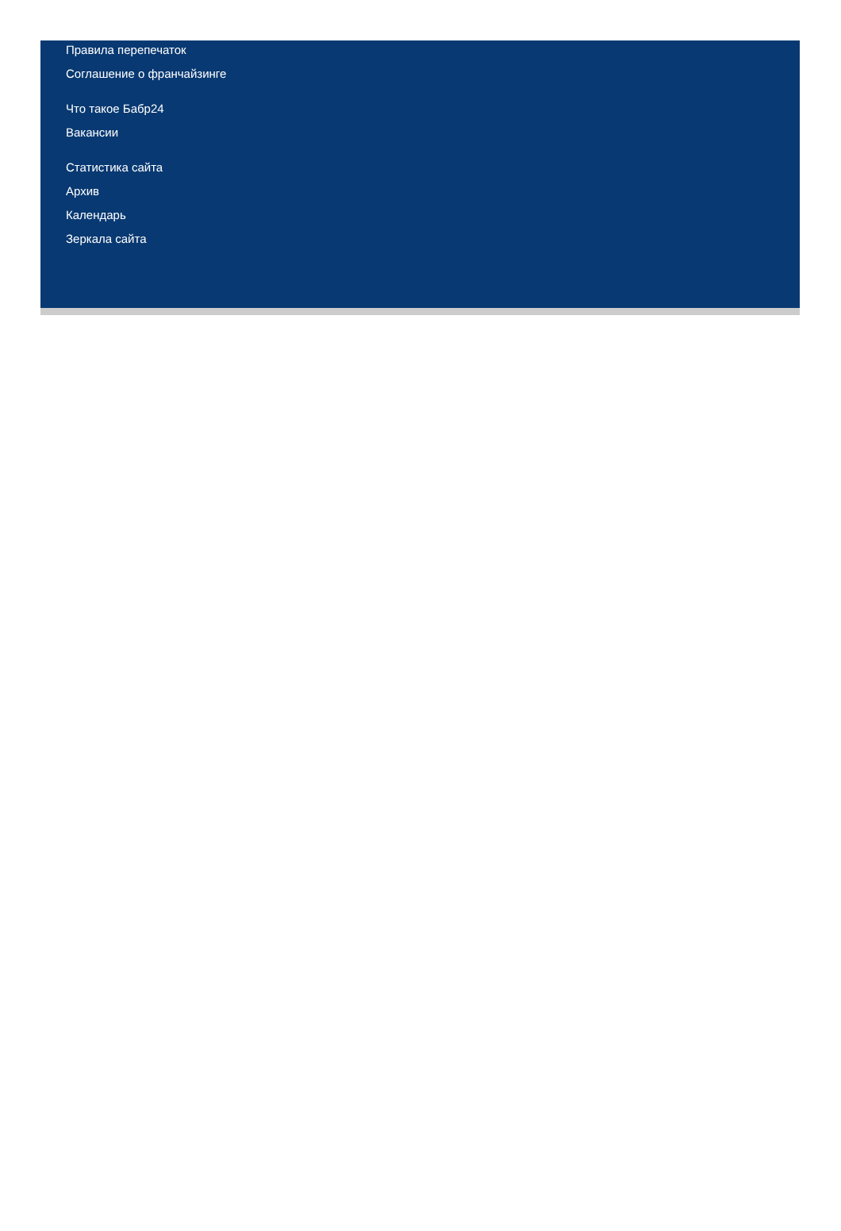Правила перепечаток
Соглашение о франчайзинге
Что такое Бабр24
Вакансии
Статистика сайта
Архив
Календарь
Зеркала сайта